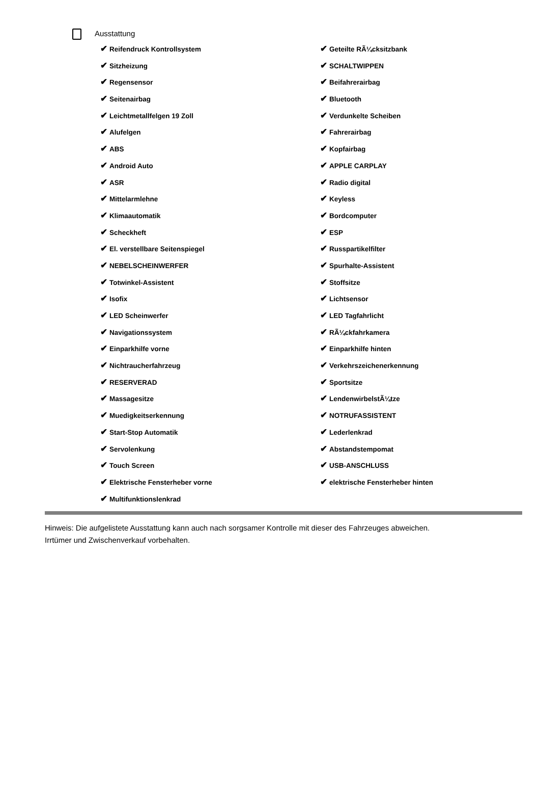Ausstattung
✔ Reifendruck Kontrollsystem
✔ Sitzheizung
✔ Regensensor
✔ Seitenairbag
✔ Leichtmetallfelgen 19 Zoll
✔ Alufelgen
✔ ABS
✔ Android Auto
✔ ASR
✔ Mittelarmlehne
✔ Klimaautomatik
✔ Scheckheft
✔ El. verstellbare Seitenspiegel
✔ NEBELSCHEINWERFER
✔ Totwinkel-Assistent
✔ Isofix
✔ LED Scheinwerfer
✔ Navigationssystem
✔ Einparkhilfe vorne
✔ Nichtraucherfahrzeug
✔ RESERVERAD
✔ Massagesitze
✔ Muedigkeitserkennung
✔ Start-Stop Automatik
✔ Servolenkung
✔ Touch Screen
✔ Elektrische Fensterheber vorne
✔ Multifunktionslenkrad
✔ Geteilte RÃ¼cksitzbank
✔ SCHALTWIPPEN
✔ Beifahrerairbag
✔ Bluetooth
✔ Verdunkelte Scheiben
✔ Fahrerairbag
✔ Kopfairbag
✔ APPLE CARPLAY
✔ Radio digital
✔ Keyless
✔ Bordcomputer
✔ ESP
✔ Russpartikelfilter
✔ Spurhalte-Assistent
✔ Stoffsitze
✔ Lichtsensor
✔ LED Tagfahrlicht
✔ RÃ¼ckfahrkamera
✔ Einparkhilfe hinten
✔ Verkehrszeichenerkennung
✔ Sportsitze
✔ LendenwirbelstÃ¼tze
✔ NOTRUFASSISTENT
✔ Lederlenkrad
✔ Abstandstempomat
✔ USB-ANSCHLUSS
✔ elektrische Fensterheber hinten
Hinweis: Die aufgelistete Ausstattung kann auch nach sorgsamer Kontrolle mit dieser des Fahrzeuges abweichen. Irrtümer und Zwischenverkauf vorbehalten.